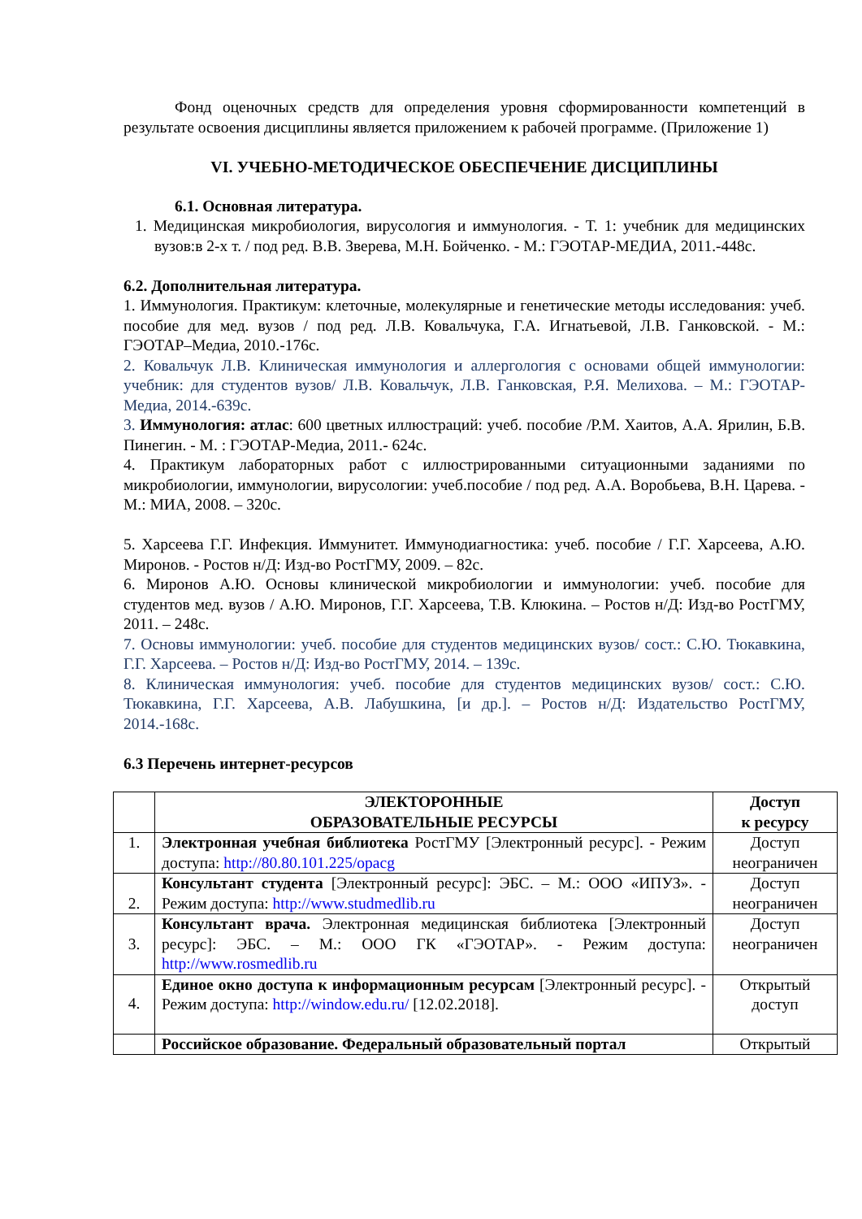Фонд оценочных средств для определения уровня сформированности компетенций в результате освоения дисциплины является приложением к рабочей программе. (Приложение 1)
VI. УЧЕБНО-МЕТОДИЧЕСКОЕ ОБЕСПЕЧЕНИЕ ДИСЦИПЛИНЫ
6.1. Основная литература.
1. Медицинская микробиология, вирусология и иммунология. - Т. 1: учебник для медицинских вузов:в 2-х т. / под ред. В.В. Зверева, М.Н. Бойченко. - М.: ГЭОТАР-МЕДИА, 2011.-448с.
6.2. Дополнительная литература.
1. Иммунология. Практикум: клеточные, молекулярные и генетические методы исследования: учеб. пособие для мед. вузов / под ред. Л.В. Ковальчука, Г.А. Игнатьевой, Л.В. Ганковской. - М.: ГЭОТАР–Медиа, 2010.-176с.
2. Ковальчук Л.В. Клиническая иммунология и аллергология с основами общей иммунологии: учебник: для студентов вузов/ Л.В. Ковальчук, Л.В. Ганковская, Р.Я. Мелихова. – М.: ГЭОТАР-Медиа, 2014.-639с.
3. Иммунология: атлас: 600 цветных иллюстраций: учеб. пособие /Р.М. Хаитов, А.А. Ярилин, Б.В. Пинегин. - М. : ГЭОТАР-Медиа, 2011.- 624с.
4. Практикум лабораторных работ с иллюстрированными ситуационными заданиями по микробиологии, иммунологии, вирусологии: учеб.пособие / под ред. А.А. Воробьева, В.Н. Царева. - М.: МИА, 2008. – 320с.
5. Харсеева Г.Г. Инфекция. Иммунитет. Иммунодиагностика: учеб. пособие / Г.Г. Харсеева, А.Ю. Миронов. - Ростов н/Д: Изд-во РостГМУ, 2009. – 82с.
6. Миронов А.Ю. Основы клинической микробиологии и иммунологии: учеб. пособие для студентов мед. вузов / А.Ю. Миронов, Г.Г. Харсеева, Т.В. Клюкина. – Ростов н/Д: Изд-во РостГМУ, 2011. – 248с.
7. Основы иммунологии: учеб. пособие для студентов медицинских вузов/ сост.: С.Ю. Тюкавкина, Г.Г. Харсеева. – Ростов н/Д: Изд-во РостГМУ, 2014. – 139с.
8. Клиническая иммунология: учеб. пособие для студентов медицинских вузов/ сост.: С.Ю. Тюкавкина, Г.Г. Харсеева, А.В. Лабушкина, [и др.]. – Ростов н/Д: Издательство РостГМУ, 2014.-168с.
6.3 Перечень интернет-ресурсов
| | ЭЛЕКТОРОННЫЕ ОБРАЗОВАТЕЛЬНЫЕ РЕСУРСЫ | Доступ к ресурсу |
| --- | --- | --- |
| 1. | Электронная учебная библиотека РостГМУ [Электронный ресурс]. - Режим доступа: http://80.80.101.225/opacg | Доступ неограничен |
| 2. | Консультант студента [Электронный ресурс]: ЭБС. – М.: ООО «ИПУЗ». - Режим доступа: http://www.studmedlib.ru | Доступ неограничен |
| 3. | Консультант врача. Электронная медицинская библиотека [Электронный ресурс]: ЭБС. – М.: ООО ГК «ГЭОТАР». - Режим доступа: http://www.rosmedlib.ru | Доступ неограничен |
| 4. | Единое окно доступа к информационным ресурсам [Электронный ресурс]. - Режим доступа: http://window.edu.ru/ [12.02.2018]. | Открытый доступ |
| | Российское образование. Федеральный образовательный портал | Открытый |